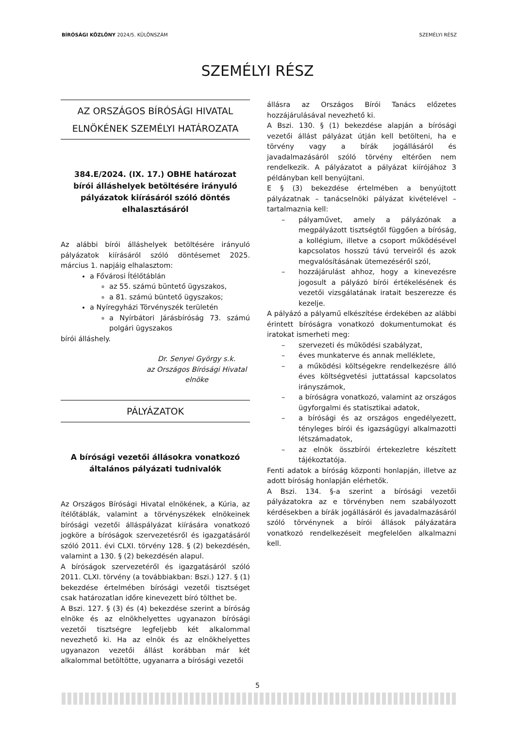BÍRÓSÁGI KÖZLÖNY 2024/5. KÜLÖNSZÁM SZEMÉLYI RÉSZ
SZEMÉLYI RÉSZ
AZ ORSZÁGOS BÍRÓSÁGI HIVATAL ELNÖKÉNEK SZEMÉLYI HATÁROZATA
384.E/2024. (IX. 17.) OBHE határozat bírói álláshelyek betöltésére irányuló pályázatok kiírásáról szóló döntés elhalasztásáról
Az alábbi bírói álláshelyek betöltésére irányuló pályázatok kiírásáról szóló döntésemet 2025. március 1. napjáig elhalasztom:
a Fővárosi Ítélőtáblán
az 55. számú büntető ügyszakos,
a 81. számú büntető ügyszakos;
a Nyíregyházi Törvényszék területén
a Nyírbátori Járásbíróság 73. számú polgári ügyszakos
bírói álláshely.
Dr. Senyei György s.k.
az Országos Bírósági Hivatal elnöke
PÁLYÁZATOK
A bírósági vezetői állásokra vonatkozó általános pályázati tudnivalók
Az Országos Bírósági Hivatal elnökének, a Kúria, az ítélőtáblák, valamint a törvényszékek elnökeinek bírósági vezetői álláspályázat kiírására vonatkozó jogköre a bíróságok szervezetésről és igazgatásáról szóló 2011. évi CLXI. törvény 128. § (2) bekezdésén, valamint a 130. § (2) bekezdésén alapul.
A bíróságok szervezetéről és igazgatásáról szóló 2011. CLXI. törvény (a továbbiakban: Bszi.) 127. § (1) bekezdése értelmében bírósági vezetői tisztséget csak határozatlan időre kinevezett bíró tölthet be.
A Bszi. 127. § (3) és (4) bekezdése szerint a bíróság elnöke és az elnökhelyettes ugyanazon bírósági vezetői tisztségre legfeljebb két alkalommal nevezhető ki. Ha az elnök és az elnökhelyettes ugyanazon vezetői állást korábban már két alkalommal betöltötte, ugyanarra a bírósági vezetői
állásra az Országos Bírói Tanács előzetes hozzájárulásával nevezhető ki.
A Bszi. 130. § (1) bekezdése alapján a bírósági vezetői állást pályázat útján kell betölteni, ha e törvény vagy a bírák jogállásáról és javadalmazásáról szóló törvény eltérően nem rendelkezik. A pályázatot a pályázat kiírójához 3 példányban kell benyújtani.
E § (3) bekezdése értelmében a benyújtott pályázatnak – tanácselnöki pályázat kivételével – tartalmaznia kell:
– pályaművet, amely a pályázónak a megpályázott tisztségtől függően a bíróság, a kollégium, illetve a csoport működésével kapcsolatos hosszú távú terveiről és azok megvalósításának ütemezéséről szól,
– hozzájárulást ahhoz, hogy a kinevezésre jogosult a pályázó bírói értékelésének és vezetői vizsgálatának iratait beszerezze és kezelje.
A pályázó a pályamű elkészítése érdekében az alábbi érintett bíróságra vonatkozó dokumentumokat és iratokat ismerheti meg:
– szervezeti és működési szabályzat,
– éves munkaterve és annak melléklete,
– a működési költségekre rendelkezésre álló éves költségvetési juttatással kapcsolatos irányszámok,
– a bíróságra vonatkozó, valamint az országos ügyforgalmi és statisztikai adatok,
– a bírósági és az országos engedélyezett, tényleges bírói és igazságügyi alkalmazotti létszámadatok,
– az elnök összbírói értekezletre készített tájékoztatója.
Fenti adatok a bíróság központi honlapján, illetve az adott bíróság honlapján elérhetők.
A Bszi. 134. §-a szerint a bírósági vezetői pályázatokra az e törvényben nem szabályozott kérdésekben a bírák jogállásáról és javadalmazásáról szóló törvénynek a bírói állások pályázatára vonatkozó rendelkezéseit megfelelően alkalmazni kell.
5